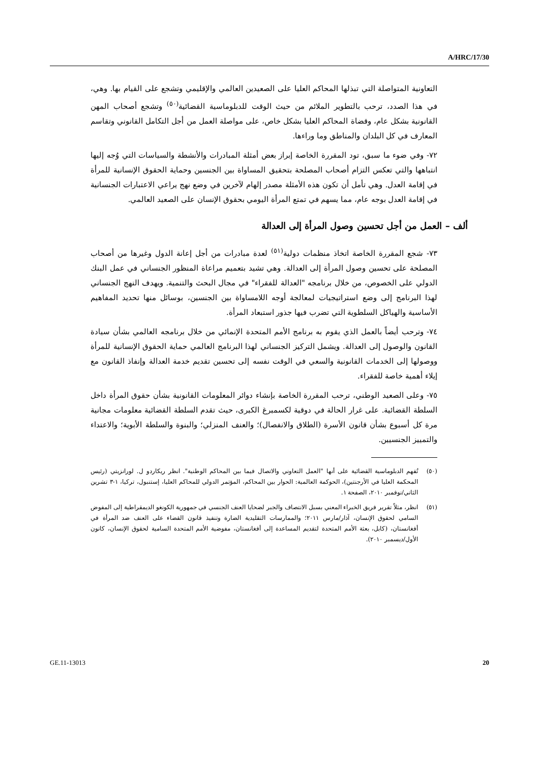A/HRC/17/30
التعاونية المتواصلة التي تبذلها المحاكم العليا على الصعيدين العالمي والإقليمي وتشجع على القيام بها. وهي، في هذا الصدد، ترحب بالتطوير الملائم من حيث الوقت للدبلوماسية القضائية<sup>(٥٠)</sup> وتشجع أصحاب المهن القانونية بشكل عام، وقضاة المحاكم العليا بشكل خاص، على مواصلة العمل من أجل التكامل القانوني وتقاسم المعارف في كل البلدان والمناطق وما وراءها.
٧٢- وفي ضوء ما سبق، تود المقررة الخاصة إبراز بعض أمثلة المبادرات والأنشطة والسياسات التي وُجه إليها انتباهها والتي تعكس التزام أصحاب المصلحة بتحقيق المساواة بين الجنسين وحماية الحقوق الإنسانية للمرأة في إقامة العدل. وهي تأمل أن تكون هذه الأمثلة مصدر إلهام لآخرين في وضع نهج يراعي الاعتبارات الجنسانية في إقامة العدل بوجه عام، مما يسهم في تمتع المرأة اليومي بحقوق الإنسان على الصعيد العالمي.
ألف – العمل من أجل تحسين وصول المرأة إلى العدالة
٧٣- شجع المقررة الخاصة اتخاذ منظمات دولية<sup>(٥١)</sup> لعدة مبادرات من أجل إعانة الدول وغيرها من أصحاب المصلحة على تحسين وصول المرأة إلى العدالة. وهي تشيد بتعميم مراعاة المنظور الجنساني في عمل البنك الدولي على الخصوص، من خلال برنامجه "العدالة للفقراء" في مجال البحث والتنمية. ويهدف النهج الجنساني لهذا البرنامج إلى وضع استراتيجيات لمعالجة أوجه اللامساواة بين الجنسين، بوسائل منها تحديد المفاهيم الأساسية والهياكل السلطوية التي تضرب فيها جذور استبعاد المرأة.
٧٤- وترحب أيضاً بالعمل الذي يقوم به برنامج الأمم المتحدة الإنمائي من خلال برنامجه العالمي بشأن سيادة القانون والوصول إلى العدالة. ويشمل التركيز الجنساني لهذا البرنامج العالمي حماية الحقوق الإنسانية للمرأة ووصولها إلى الخدمات القانونية والسعي في الوقت نفسه إلى تحسين تقديم خدمة العدالة وإنفاذ القانون مع إيلاء أهمية خاصة للفقراء.
٧٥- وعلى الصعيد الوطني، ترحب المقررة الخاصة بإنشاء دوائر المعلومات القانونية بشأن حقوق المرأة داخل السلطة القضائية. على غرار الحالة في دوقية لكسمبرغ الكبرى، حيث تقدم السلطة القضائية معلومات مجانية مرة كل أسبوع بشأن قانون الأسرة (الطلاق والانفصال)؛ والعنف المنزلي؛ والبنوة والسلطة الأبوية؛ والاعتداء والتمييز الجنسيين.
(٥٠) تُفهم الدبلوماسية القضائية على أنها "العمل التعاوني والاتصال فيما بين المحاكم الوطنية". انظر ريكاردو ل. لورانزيتي (رئيس المحكمة العليا في الأرجنتين)، الحوكمة العالمية: الحوار بين المحاكم، المؤتمر الدولي للمحاكم العليا، إستنبول، تركيا، ١-٣ تشرين الثاني/نوفمبر ٢٠١٠، الصفحة ١.
(٥١) انظر، مثلاً تقرير فريق الخبراء المعني بسبل الانتصاف والجبر لضحايا العنف الجنسي في جمهورية الكونغو الديمقراطية إلى المفوض السامي لحقوق الإنسان، آذار/مارس ٢٠١١؛ والممارسات التقليدية الضارة وتنفيذ قانون القضاء على العنف ضد المرأة في أفغانستان، (كابل، بعثة الأمم المتحدة لتقديم المساعدة إلى أفغانستان، مفوضية الأمم المتحدة السامية لحقوق الإنسان، كانون الأول/ديسمبر ٢٠١٠).
GE.11-13013 20